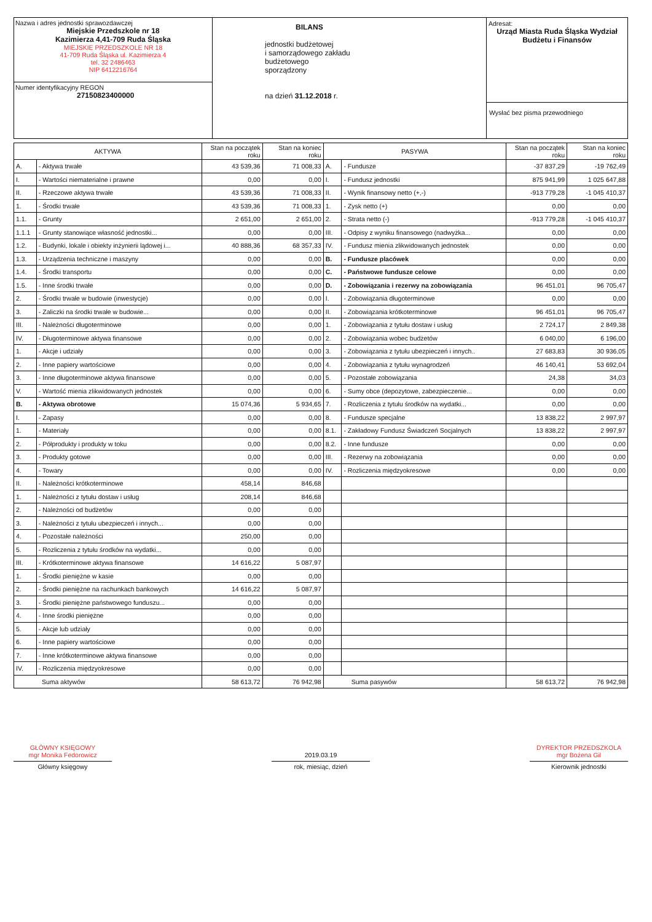Nazwa i adres jednostki sprawozdawczej
Miejskie Przedszkole nr 18
Kazimierza 4,41-709 Ruda Śląska
MIEJSKIE PRZEDSZKOLE NR 18
41-709 Ruda Śląska ul. Kazimierza 4
tel. 32 2486463
NIP 6412216764
Numer identyfikacyjny REGON
27150823400000
BILANS
jednostki budżetowej
i samorządowego zakładu
budżetowego
sporządzony
na dzień 31.12.2018 r.
Adresat:
Urząd Miasta Ruda Śląska Wydział Budżetu i Finansów
Wysłać bez pisma przewodniego
| AKTYWA | | Stan na początek roku | Stan na koniec roku | PASYWA | | Stan na początek roku | Stan na koniec roku |
| --- | --- | --- | --- | --- | --- | --- | --- |
| A. | - Aktywa trwałe | 43 539,36 | 71 008,33 | A. | - Fundusze | -37 837,29 | -19 762,49 |
| I. | - Wartości niematerialne i prawne | 0,00 | 0,00 | I. | - Fundusz jednostki | 875 941,99 | 1 025 647,88 |
| II. | - Rzeczowe aktywa trwałe | 43 539,36 | 71 008,33 | II. | - Wynik finansowy netto (+,-) | -913 779,28 | -1 045 410,37 |
| 1. | - Środki trwałe | 43 539,36 | 71 008,33 | 1. | - Zysk netto (+) | 0,00 | 0,00 |
| 1.1. | - Grunty | 2 651,00 | 2 651,00 | 2. | - Strata netto (-) | -913 779,28 | -1 045 410,37 |
| 1.1.1 | - Grunty stanowiące własność jednostki... | 0,00 | 0,00 | III. | - Odpisy z wyniku finansowego (nadwyżka... | 0,00 | 0,00 |
| 1.2. | - Budynki, lokale i obiekty inżynierii lądowej i... | 40 888,36 | 68 357,33 | IV. | - Fundusz mienia zlikwidowanych jednostek | 0,00 | 0,00 |
| 1.3. | - Urządzenia techniczne i maszyny | 0,00 | 0,00 | B. | - Fundusze placówek | 0,00 | 0,00 |
| 1.4. | - Środki transportu | 0,00 | 0,00 | C. | - Państwowe fundusze celowe | 0,00 | 0,00 |
| 1.5. | - Inne środki trwałe | 0,00 | 0,00 | D. | - Zobowiązania i rezerwy na zobowiązania | 96 451,01 | 96 705,47 |
| 2. | - Środki trwałe w budowie (inwestycje) | 0,00 | 0,00 | I. | - Zobowiązania długoterminowe | 0,00 | 0,00 |
| 3. | - Zaliczki na środki trwałe w budowie... | 0,00 | 0,00 | II. | - Zobowiązania krótkoterminowe | 96 451,01 | 96 705,47 |
| III. | - Należności długoterminowe | 0,00 | 0,00 | 1. | - Zobowiązania z tytułu dostaw i usług | 2 724,17 | 2 849,38 |
| IV. | - Długoterminowe aktywa finansowe | 0,00 | 0,00 | 2. | - Zobowiązania wobec budżetów | 6 040,00 | 6 196,00 |
| 1. | - Akcje i udziały | 0,00 | 0,00 | 3. | - Zobowiązania z tytułu ubezpieczeń i innych.. | 27 683,83 | 30 936,05 |
| 2. | - Inne papiery wartościowe | 0,00 | 0,00 | 4. | - Zobowiązania z tytułu wynagrodzeń | 46 140,41 | 53 692,04 |
| 3. | - Inne długoterminowe aktywa finansowe | 0,00 | 0,00 | 5. | - Pozostałe zobowiązania | 24,38 | 34,03 |
| V. | - Wartość mienia zlikwidowanych jednostek | 0,00 | 0,00 | 6. | - Sumy obce (depozytowe, zabezpieczenie... | 0,00 | 0,00 |
| B. | - Aktywa obrotowe | 15 074,36 | 5 934,65 | 7. | - Rozliczenia z tytułu środków na wydatki... | 0,00 | 0,00 |
| I. | - Zapasy | 0,00 | 0,00 | 8. | - Fundusze specjalne | 13 838,22 | 2 997,97 |
| 1. | - Materiały | 0,00 | 0,00 | 8.1. | - Zakładowy Fundusz Świadczeń Socjalnych | 13 838,22 | 2 997,97 |
| 2. | - Półprodukty i produkty w toku | 0,00 | 0,00 | 8.2. | - Inne fundusze | 0,00 | 0,00 |
| 3. | - Produkty gotowe | 0,00 | 0,00 | III. | - Rezerwy na zobowiązania | 0,00 | 0,00 |
| 4. | - Towary | 0,00 | 0,00 | IV. | - Rozliczenia międzyokresowe | 0,00 | 0,00 |
| II. | - Należności krótkoterminowe | 458,14 | 846,68 | | | | |
| 1. | - Należności z tytułu dostaw i usług | 208,14 | 846,68 | | | | |
| 2. | - Należności od budżetów | 0,00 | 0,00 | | | | |
| 3. | - Należności z tytułu ubezpieczeń i innych... | 0,00 | 0,00 | | | | |
| 4. | - Pozostałe należności | 250,00 | 0,00 | | | | |
| 5. | - Rozliczenia z tytułu środków na wydatki... | 0,00 | 0,00 | | | | |
| III. | - Krótkoterminowe aktywa finansowe | 14 616,22 | 5 087,97 | | | | |
| 1. | - Środki pieniężne w kasie | 0,00 | 0,00 | | | | |
| 2. | - Środki pieniężne na rachunkach bankowych | 14 616,22 | 5 087,97 | | | | |
| 3. | - Środki pieniężne państwowego funduszu... | 0,00 | 0,00 | | | | |
| 4. | - Inne środki pieniężne | 0,00 | 0,00 | | | | |
| 5. | - Akcje lub udziały | 0,00 | 0,00 | | | | |
| 6. | - Inne papiery wartościowe | 0,00 | 0,00 | | | | |
| 7. | - Inne krótkoterminowe aktywa finansowe | 0,00 | 0,00 | | | | |
| IV. | - Rozliczenia międzyokresowe | 0,00 | 0,00 | | | | |
| Suma aktywów | | 58 613,72 | 76 942,98 | Suma pasywów | | 58 613,72 | 76 942,98 |
GŁÓWNY KSIĘGOWY
mgr Monika Fedorowicz
Główny księgowy
2019.03.19
rok, miesiąc, dzień
DYREKTOR PRZEDSZKOLA
mgr Bożena Gil
Kierownik jednostki